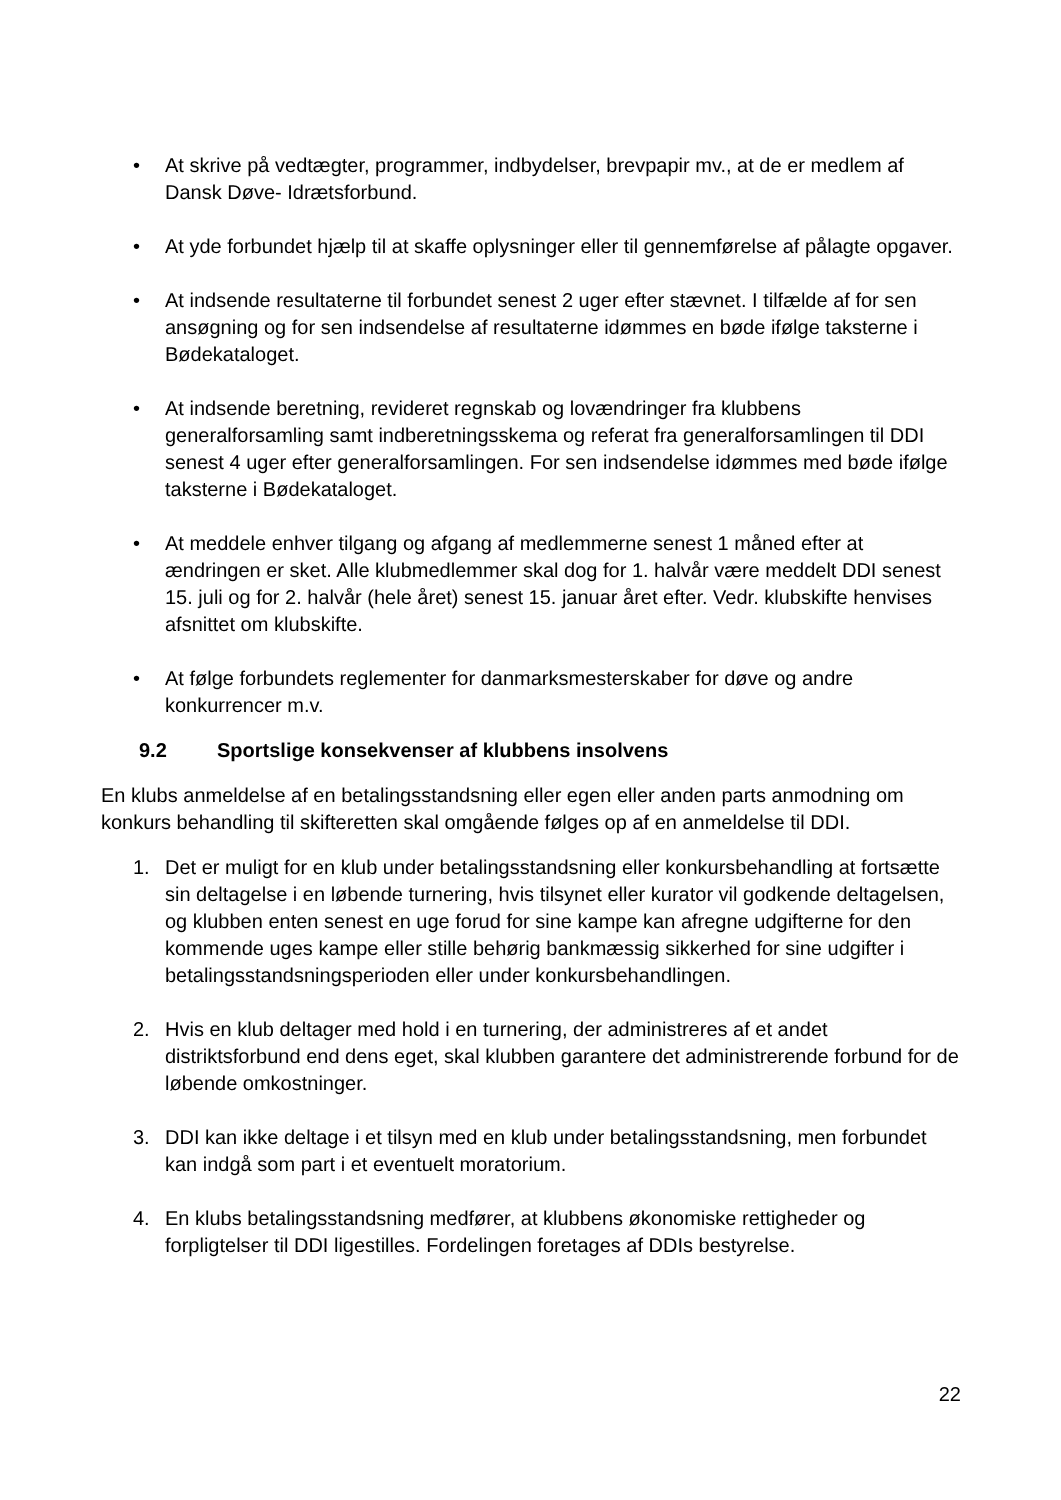• At skrive på vedtægter, programmer, indbydelser, brevpapir mv., at de er medlem af Dansk Døve- Idrætsforbund.
• At yde forbundet hjælp til at skaffe oplysninger eller til gennemførelse af pålagte opgaver.
• At indsende resultaterne til forbundet senest 2 uger efter stævnet. I tilfælde af for sen ansøgning og for sen indsendelse af resultaterne idømmes en bøde ifølge taksterne i Bødekataloget.
• At indsende beretning, revideret regnskab og lovændringer fra klubbens generalforsamling samt indberetningsskema og referat fra generalforsamlingen til DDI senest 4 uger efter generalforsamlingen. For sen indsendelse idømmes med bøde ifølge taksterne i Bødekataloget.
• At meddele enhver tilgang og afgang af medlemmerne senest 1 måned efter at ændringen er sket. Alle klubmedlemmer skal dog for 1. halvår være meddelt DDI senest 15. juli og for 2. halvår (hele året) senest 15. januar året efter. Vedr. klubskifte henvises afsnittet om klubskifte.
• At følge forbundets reglementer for danmarksmesterskaber for døve og andre konkurrencer m.v.
9.2 Sportslige konsekvenser af klubbens insolvens
En klubs anmeldelse af en betalingsstandsning eller egen eller anden parts anmodning om konkurs behandling til skifteretten skal omgående følges op af en anmeldelse til DDI.
1. Det er muligt for en klub under betalingsstandsning eller konkursbehandling at fortsætte sin deltagelse i en løbende turnering, hvis tilsynet eller kurator vil godkende deltagelsen, og klubben enten senest en uge forud for sine kampe kan afregne udgifterne for den kommende uges kampe eller stille behørig bankmæssig sikkerhed for sine udgifter i betalingsstandsningsperioden eller under konkursbehandlingen.
2. Hvis en klub deltager med hold i en turnering, der administreres af et andet distriktsforbund end dens eget, skal klubben garantere det administrerende forbund for de løbende omkostninger.
3. DDI kan ikke deltage i et tilsyn med en klub under betalingsstandsning, men forbundet kan indgå som part i et eventuelt moratorium.
4. En klubs betalingsstandsning medfører, at klubbens økonomiske rettigheder og forpligtelser til DDI ligestilles. Fordelingen foretages af DDIs bestyrelse.
22